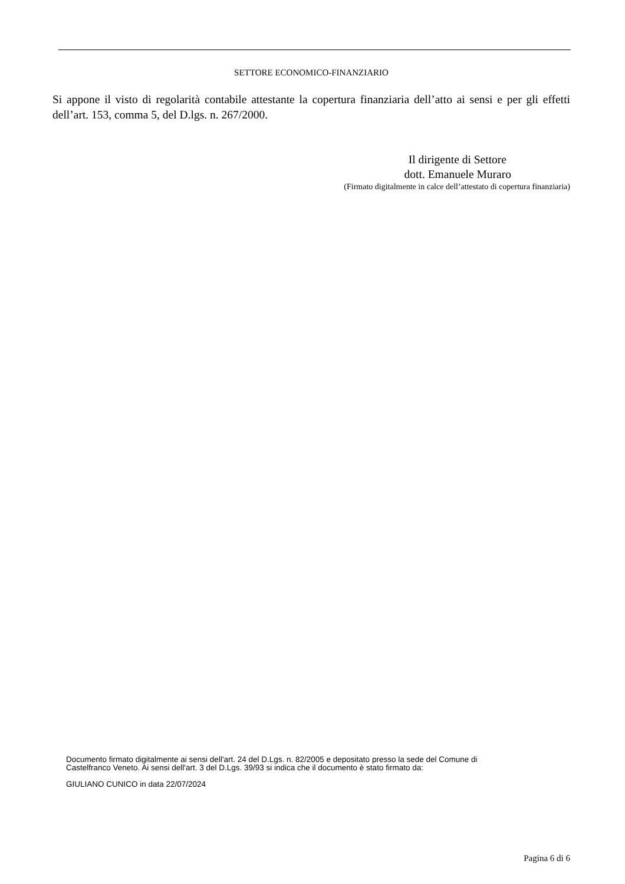SETTORE ECONOMICO-FINANZIARIO
Si appone il visto di regolarità contabile attestante la copertura finanziaria dell’atto ai sensi e per gli effetti dell’art. 153, comma 5, del D.lgs. n. 267/2000.
Il dirigente di Settore
dott. Emanuele Muraro
(Firmato digitalmente in calce dell’attestato di copertura finanziaria)
Documento firmato digitalmente ai sensi dell'art. 24 del D.Lgs. n. 82/2005 e depositato presso la sede del Comune di Castelfranco Veneto. Ai sensi dell'art. 3 del D.Lgs. 39/93 si indica che il documento è stato firmato da:
GIULIANO CUNICO in data 22/07/2024
Pagina 6 di 6